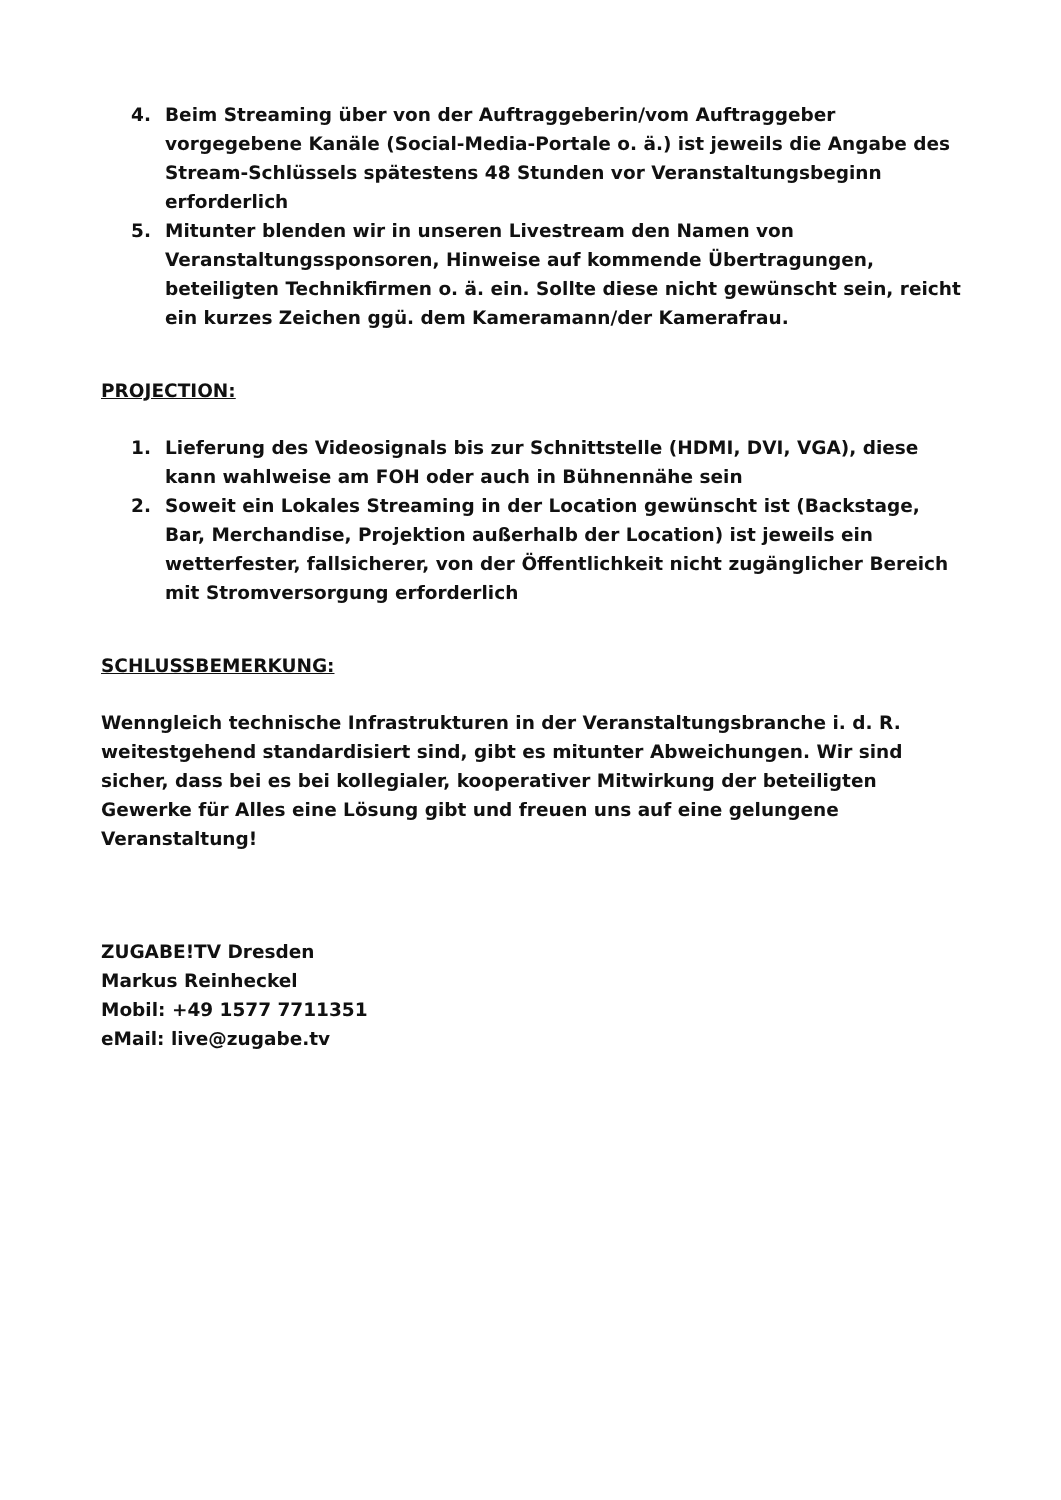4. Beim Streaming über von der Auftraggeberin/vom Auftraggeber vorgegebene Kanäle (Social-Media-Portale o. ä.) ist jeweils die Angabe des Stream-Schlüssels spätestens 48 Stunden vor Veranstaltungsbeginn erforderlich
5. Mitunter blenden wir in unseren Livestream den Namen von Veranstaltungssponsoren, Hinweise auf kommende Übertragungen, beteiligten Technikfirmen o. ä. ein. Sollte diese nicht gewünscht sein, reicht ein kurzes Zeichen ggü. dem Kameramann/der Kamerafrau.
PROJECTION:
1. Lieferung des Videosignals bis zur Schnittstelle (HDMI, DVI, VGA), diese kann wahlweise am FOH oder auch in Bühnennähe sein
2. Soweit ein Lokales Streaming in der Location gewünscht ist (Backstage, Bar, Merchandise, Projektion außerhalb der Location) ist jeweils ein wetterfester, fallsicherer, von der Öffentlichkeit nicht zugänglicher Bereich mit Stromversorgung erforderlich
SCHLUSSBEMERKUNG:
Wenngleich technische Infrastrukturen in der Veranstaltungsbranche i. d. R. weitestgehend standardisiert sind, gibt es mitunter Abweichungen. Wir sind sicher, dass bei es bei kollegialer, kooperativer Mitwirkung der beteiligten Gewerke für Alles eine Lösung gibt und freuen uns auf eine gelungene Veranstaltung!
ZUGABE!TV Dresden
Markus Reinheckel
Mobil: +49 1577 7711351
eMail: live@zugabe.tv